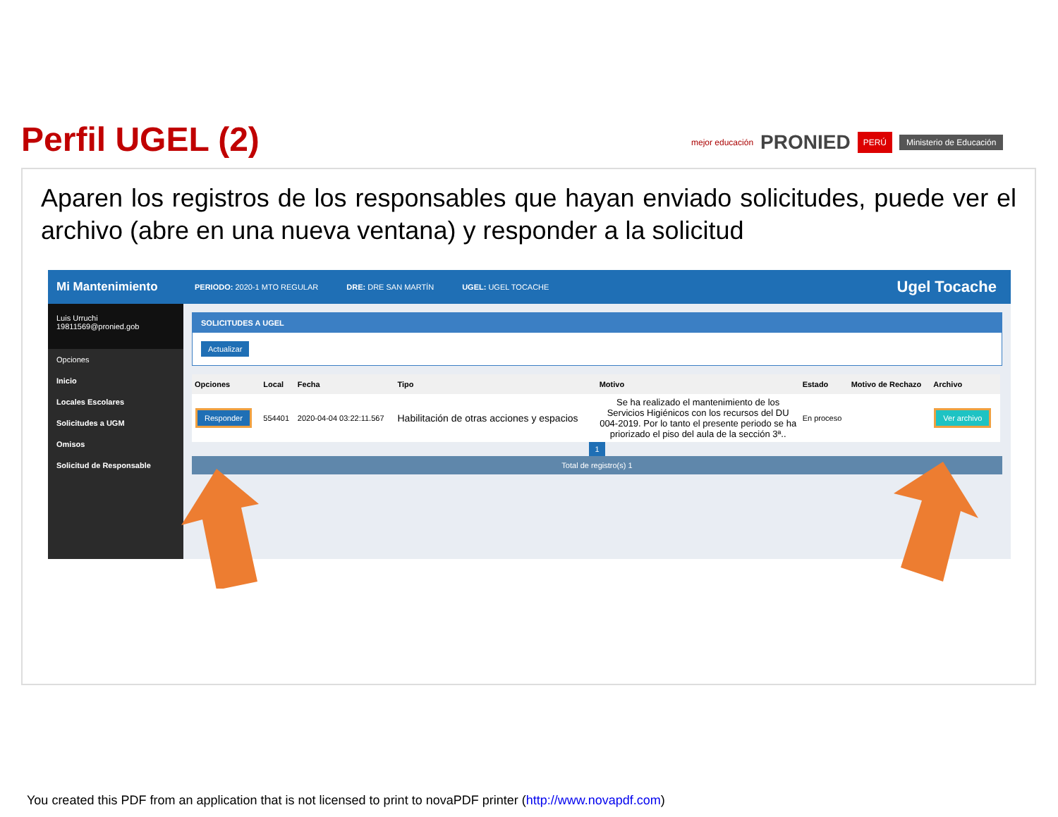Perfil UGEL (2) mejor educación PRONIED PERÚ Ministerio de Educación
Aparen los registros de los responsables que hayan enviado solicitudes, puede ver el archivo (abre en una nueva ventana) y responder a la solicitud
Mi Mantenimiento
Luis Urruchi
19811569@pronied.gob
Opciones
Inicio
Locales Escolares
Solicitudes a UGM
Omisos
Solicitud de Responsable
PERIODO: 2020-1 MTO REGULAR DRE: DRE SAN MARTÍN UGEL: UGEL TOCACHE Ugel Tocache
SOLICITUDES A UGEL
Actualizar
| Opciones | Local | Fecha | Tipo | Motivo | Estado | Motivo de Rechazo | Archivo |
| --- | --- | --- | --- | --- | --- | --- | --- |
| Responder | 554401 | 2020-04-04 03:22:11.567 | Habilitación de otras acciones y espacios | Se ha realizado el mantenimiento de los Servicios Higiénicos con los recursos del DU 004-2019. Por lo tanto el presente periodo se ha priorizado el piso del aula de la sección 3ª.. | En proceso | | Ver archivo |
1
Total de registro(s) 1
You created this PDF from an application that is not licensed to print to novaPDF printer (http://www.novapdf.com)